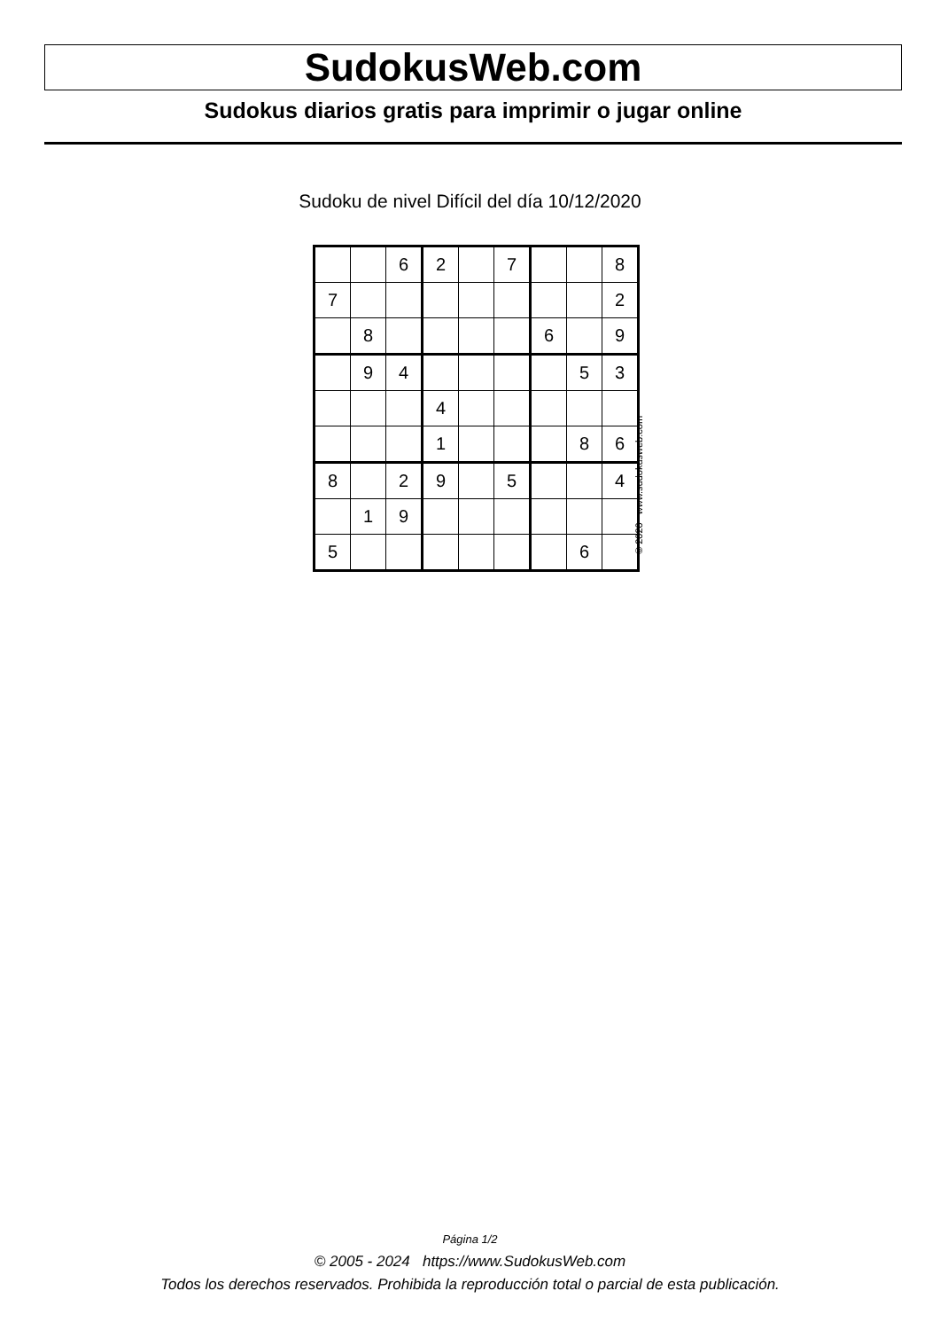SudokusWeb.com
Sudokus diarios gratis para imprimir o jugar online
Sudoku de nivel Difícil del día 10/12/2020
| | | 6 | 2 | | 7 | | | 8 |
| 7 | | | | | | | | 2 |
| | 8 | | | | | 6 | | 9 |
| | 9 | 4 | | | | | 5 | 3 |
| | | | 4 | | | | | |
| | | | 1 | | | | 8 | 6 |
| 8 | | 2 | 9 | | 5 | | | 4 |
| | 1 | 9 | | | | | | |
| 5 | | | | | | | 6 | |
© 2020 www.sudokusweb.com
Página 1/2
© 2005 - 2024 https://www.SudokusWeb.com
Todos los derechos reservados. Prohibida la reproducción total o parcial de esta publicación.